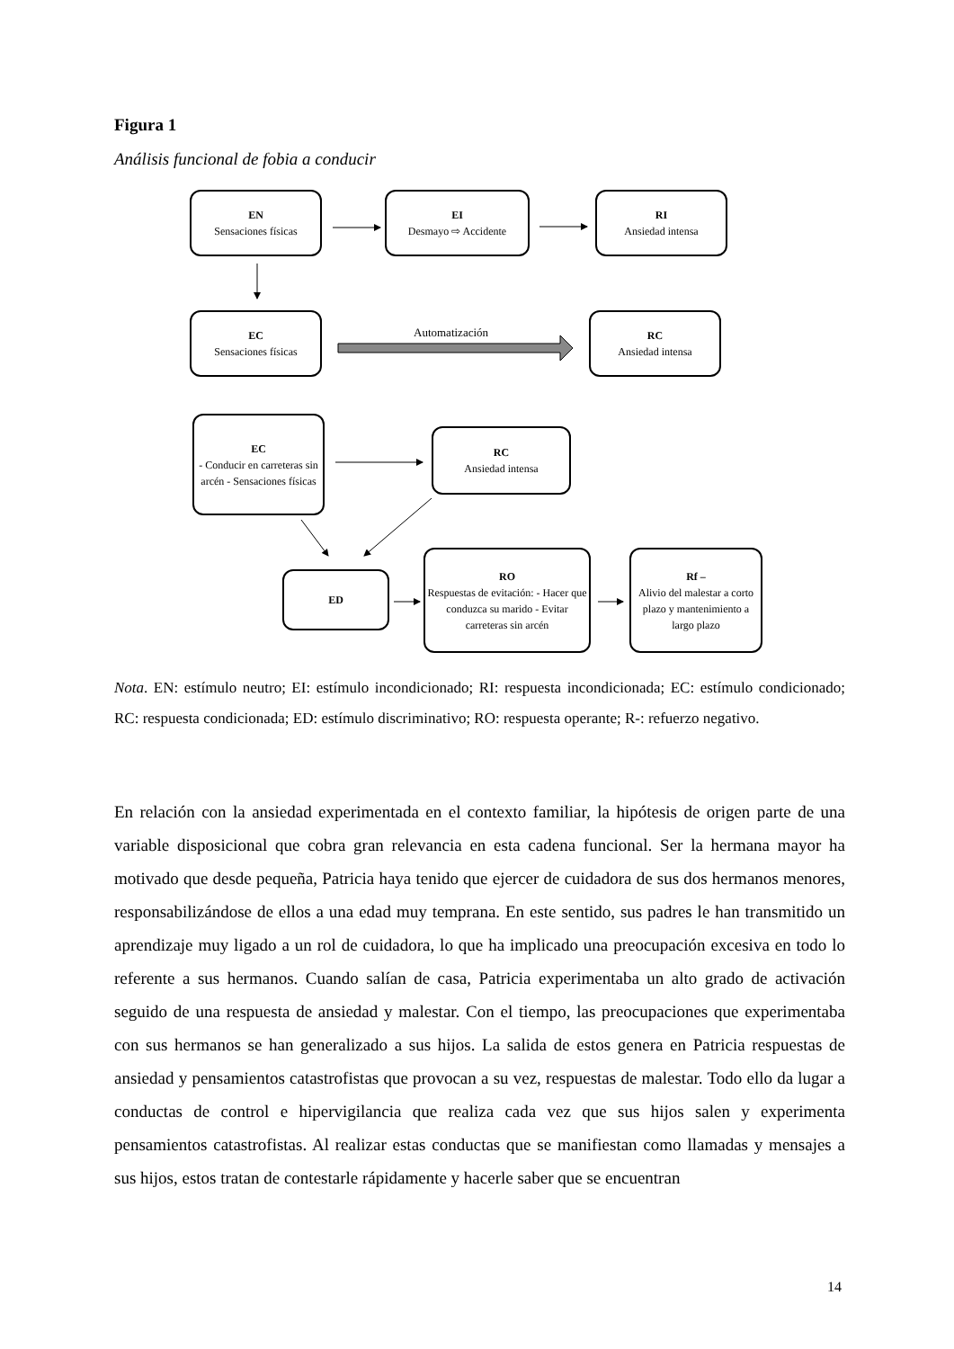Figura 1
Análisis funcional de fobia a conducir
EN
Sensaciones físicas
EI
Desmayo ⇨ Accidente
RI
Ansiedad intensa
EC
Sensaciones físicas
Automatización
RC
Ansiedad intensa
EC
- Conducir en carreteras sin arcén - Sensaciones físicas
RC
Ansiedad intensa
ED
RO
Respuestas de evitación: - Hacer que conduzca su marido - Evitar carreteras sin arcén
Rf –
Alivio del malestar a corto plazo y mantenimiento a largo plazo
Nota. EN: estímulo neutro; EI: estímulo incondicionado; RI: respuesta incondicionada; EC: estímulo condicionado; RC: respuesta condicionada; ED: estímulo discriminativo; RO: respuesta operante; R-: refuerzo negativo.
En relación con la ansiedad experimentada en el contexto familiar, la hipótesis de origen parte de una variable disposicional que cobra gran relevancia en esta cadena funcional. Ser la hermana mayor ha motivado que desde pequeña, Patricia haya tenido que ejercer de cuidadora de sus dos hermanos menores, responsabilizándose de ellos a una edad muy temprana. En este sentido, sus padres le han transmitido un aprendizaje muy ligado a un rol de cuidadora, lo que ha implicado una preocupación excesiva en todo lo referente a sus hermanos. Cuando salían de casa, Patricia experimentaba un alto grado de activación seguido de una respuesta de ansiedad y malestar. Con el tiempo, las preocupaciones que experimentaba con sus hermanos se han generalizado a sus hijos. La salida de estos genera en Patricia respuestas de ansiedad y pensamientos catastrofistas que provocan a su vez, respuestas de malestar. Todo ello da lugar a conductas de control e hipervigilancia que realiza cada vez que sus hijos salen y experimenta pensamientos catastrofistas. Al realizar estas conductas que se manifiestan como llamadas y mensajes a sus hijos, estos tratan de contestarle rápidamente y hacerle saber que se encuentran
14